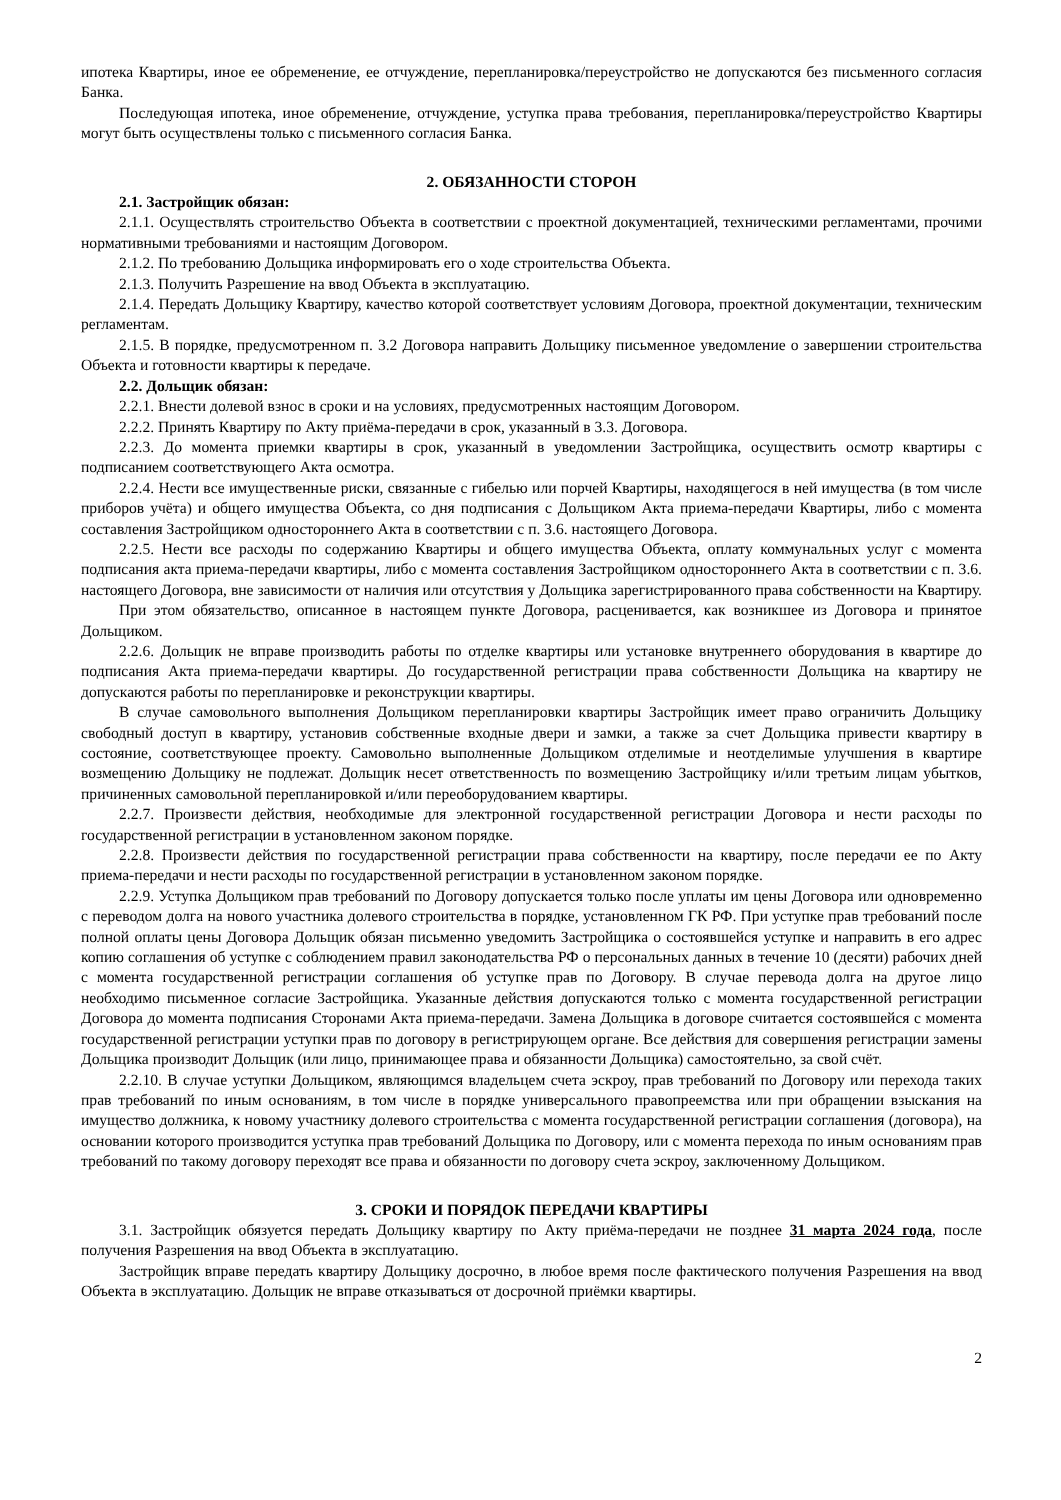ипотека Квартиры, иное ее обременение, ее отчуждение, перепланировка/переустройство не допускаются без письменного согласия Банка.
Последующая ипотека, иное обременение, отчуждение, уступка права требования, перепланировка/переустройство Квартиры могут быть осуществлены только с письменного согласия Банка.
2. ОБЯЗАННОСТИ СТОРОН
2.1. Застройщик обязан:
2.1.1. Осуществлять строительство Объекта в соответствии с проектной документацией, техническими регламентами, прочими нормативными требованиями и настоящим Договором.
2.1.2. По требованию Дольщика информировать его о ходе строительства Объекта.
2.1.3. Получить Разрешение на ввод Объекта в эксплуатацию.
2.1.4. Передать Дольщику Квартиру, качество которой соответствует условиям Договора, проектной документации, техническим регламентам.
2.1.5. В порядке, предусмотренном п. 3.2 Договора направить Дольщику письменное уведомление о завершении строительства Объекта и готовности квартиры к передаче.
2.2. Дольщик обязан:
2.2.1. Внести долевой взнос в сроки и на условиях, предусмотренных настоящим Договором.
2.2.2. Принять Квартиру по Акту приёма-передачи в срок, указанный в 3.3. Договора.
2.2.3. До момента приемки квартиры в срок, указанный в уведомлении Застройщика, осуществить осмотр квартиры с подписанием соответствующего Акта осмотра.
2.2.4. Нести все имущественные риски, связанные с гибелью или порчей Квартиры, находящегося в ней имущества (в том числе приборов учёта) и общего имущества Объекта, со дня подписания с Дольщиком Акта приема-передачи Квартиры, либо с момента составления Застройщиком одностороннего Акта в соответствии с п. 3.6. настоящего Договора.
2.2.5. Нести все расходы по содержанию Квартиры и общего имущества Объекта, оплату коммунальных услуг с момента подписания акта приема-передачи квартиры, либо с момента составления Застройщиком одностороннего Акта в соответствии с п. 3.6. настоящего Договора, вне зависимости от наличия или отсутствия у Дольщика зарегистрированного права собственности на Квартиру.
При этом обязательство, описанное в настоящем пункте Договора, расценивается, как возникшее из Договора и принятое Дольщиком.
2.2.6. Дольщик не вправе производить работы по отделке квартиры или установке внутреннего оборудования в квартире до подписания Акта приема-передачи квартиры. До государственной регистрации права собственности Дольщика на квартиру не допускаются работы по перепланировке и реконструкции квартиры.
В случае самовольного выполнения Дольщиком перепланировки квартиры Застройщик имеет право ограничить Дольщику свободный доступ в квартиру, установив собственные входные двери и замки, а также за счет Дольщика привести квартиру в состояние, соответствующее проекту. Самовольно выполненные Дольщиком отделимые и неотделимые улучшения в квартире возмещению Дольщику не подлежат. Дольщик несет ответственность по возмещению Застройщику и/или третьим лицам убытков, причиненных самовольной перепланировкой и/или переоборудованием квартиры.
2.2.7. Произвести действия, необходимые для электронной государственной регистрации Договора и нести расходы по государственной регистрации в установленном законом порядке.
2.2.8. Произвести действия по государственной регистрации права собственности на квартиру, после передачи ее по Акту приема-передачи и нести расходы по государственной регистрации в установленном законом порядке.
2.2.9. Уступка Дольщиком прав требований по Договору допускается только после уплаты им цены Договора или одновременно с переводом долга на нового участника долевого строительства в порядке, установленном ГК РФ. При уступке прав требований после полной оплаты цены Договора Дольщик обязан письменно уведомить Застройщика о состоявшейся уступке и направить в его адрес копию соглашения об уступке с соблюдением правил законодательства РФ о персональных данных в течение 10 (десяти) рабочих дней с момента государственной регистрации соглашения об уступке прав по Договору. В случае перевода долга на другое лицо необходимо письменное согласие Застройщика. Указанные действия допускаются только с момента государственной регистрации Договора до момента подписания Сторонами Акта приема-передачи. Замена Дольщика в договоре считается состоявшейся с момента государственной регистрации уступки прав по договору в регистрирующем органе. Все действия для совершения регистрации замены Дольщика производит Дольщик (или лицо, принимающее права и обязанности Дольщика) самостоятельно, за свой счёт.
2.2.10. В случае уступки Дольщиком, являющимся владельцем счета эскроу, прав требований по Договору или перехода таких прав требований по иным основаниям, в том числе в порядке универсального правопреемства или при обращении взыскания на имущество должника, к новому участнику долевого строительства с момента государственной регистрации соглашения (договора), на основании которого производится уступка прав требований Дольщика по Договору, или с момента перехода по иным основаниям прав требований по такому договору переходят все права и обязанности по договору счета эскроу, заключенному Дольщиком.
3. СРОКИ И ПОРЯДОК ПЕРЕДАЧИ КВАРТИРЫ
3.1. Застройщик обязуется передать Дольщику квартиру по Акту приёма-передачи не позднее 31 марта 2024 года, после получения Разрешения на ввод Объекта в эксплуатацию.
Застройщик вправе передать квартиру Дольщику досрочно, в любое время после фактического получения Разрешения на ввод Объекта в эксплуатацию. Дольщик не вправе отказываться от досрочной приёмки квартиры.
2